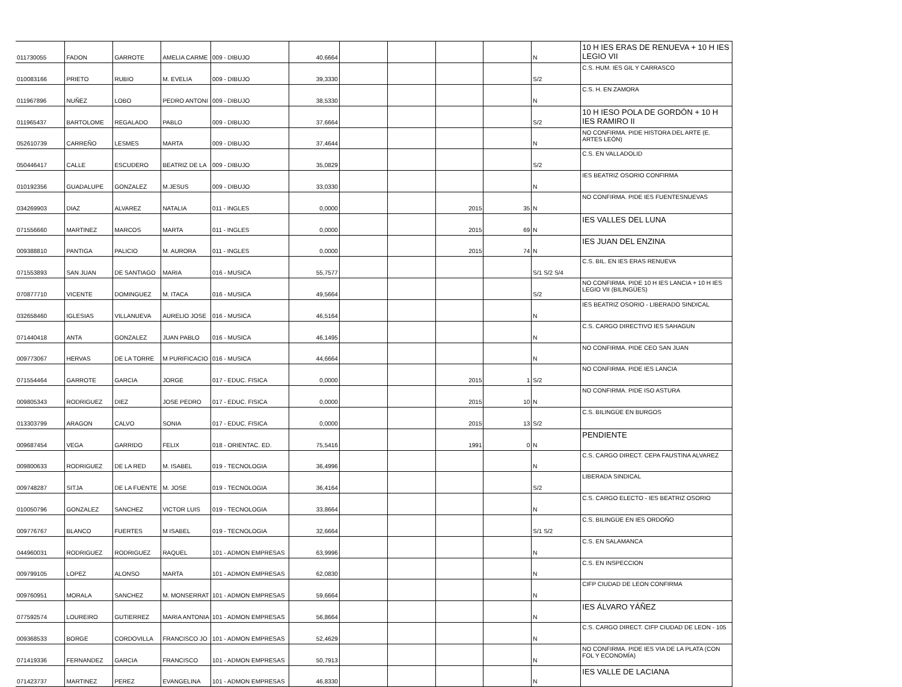| 011730055 | FADON | GARROTE | AMELIA CARME | 009 - DIBUJO | 40,6664 | | | | | N | 10 H IES ERAS DE RENUEVA + 10 H IES LEGIO VII |
| 010083166 | PRIETO | RUBIO | M. EVELIA | 009 - DIBUJO | 39,3330 | | | | | S/2 | C.S. HUM. IES GIL Y CARRASCO |
| 011967896 | NUÑEZ | LOBO | PEDRO ANTONI | 009 - DIBUJO | 38,5330 | | | | | N | C.S. H. EN ZAMORA |
| 011965437 | BARTOLOME | REGALADO | PABLO | 009 - DIBUJO | 37,6664 | | | | | S/2 | 10 H IESO POLA DE GORDÓN + 10 H IES RAMIRO II |
| 052610739 | CARREÑO | LESMES | MARTA | 009 - DIBUJO | 37,4644 | | | | | N | NO CONFIRMA. PIDE HISTORA DEL ARTE (E. ARTES LEÓN) |
| 050446417 | CALLE | ESCUDERO | BEATRIZ DE LA | 009 - DIBUJO | 35,0829 | | | | | S/2 | C.S. EN VALLADOLID |
| 010192356 | GUADALUPE | GONZALEZ | M.JESUS | 009 - DIBUJO | 33,0330 | | | | | N | IES BEATRIZ OSORIO CONFIRMA |
| 034269903 | DIAZ | ALVAREZ | NATALIA | 011 - INGLES | 0,0000 | | | 2015 | 35 | N | NO CONFIRMA. PIDE IES FUENTESNUEVAS |
| 071556660 | MARTINEZ | MARCOS | MARTA | 011 - INGLES | 0,0000 | | | 2015 | 69 | N | IES VALLES DEL LUNA |
| 009388810 | PANTIGA | PALICIO | M. AURORA | 011 - INGLES | 0,0000 | | | 2015 | 74 | N | IES JUAN DEL ENZINA |
| 071553893 | SAN JUAN | DE SANTIAGO | MARIA | 016 - MUSICA | 55,7577 | | | | | S/1 S/2 S/4 | C.S. BIL. EN IES ERAS RENUEVA |
| 070877710 | VICENTE | DOMINGUEZ | M. ITACA | 016 - MUSICA | 49,5664 | | | | | S/2 | NO CONFIRMA. PIDE 10 H IES LANCIA + 10 H IES LEGIO VII (BILINGÜES) |
| 032658460 | IGLESIAS | VILLANUEVA | AURELIO JOSE | 016 - MUSICA | 46,5164 | | | | | N | IES BEATRIZ OSORIO - LIBERADO SINDICAL |
| 071440418 | ANTA | GONZALEZ | JUAN PABLO | 016 - MUSICA | 46,1495 | | | | | N | C.S. CARGO DIRECTIVO IES SAHAGUN |
| 009773067 | HERVAS | DE LA TORRE | M PURIFICACIO | 016 - MUSICA | 44,6664 | | | | | N | NO CONFIRMA. PIDE CEO SAN JUAN |
| 071554464 | GARROTE | GARCIA | JORGE | 017 - EDUC. FISICA | 0,0000 | | | 2015 | 1 | S/2 | NO CONFIRMA. PIDE IES LANCIA |
| 009805343 | RODRIGUEZ | DIEZ | JOSE PEDRO | 017 - EDUC. FISICA | 0,0000 | | | 2015 | 10 | N | NO CONFIRMA. PIDE ISO ASTURA |
| 013303799 | ARAGON | CALVO | SONIA | 017 - EDUC. FISICA | 0,0000 | | | 2015 | 13 | S/2 | C.S. BILINGÜE EN BURGOS |
| 009687454 | VEGA | GARRIDO | FELIX | 018 - ORIENTAC. ED. | 75,5416 | | | 1991 | 0 | N | PENDIENTE |
| 009800633 | RODRIGUEZ | DE LA RED | M. ISABEL | 019 - TECNOLOGIA | 36,4996 | | | | | N | C.S. CARGO DIRECT. CEPA FAUSTINA ALVAREZ |
| 009748287 | SITJA | DE LA FUENTE | M. JOSE | 019 - TECNOLOGIA | 36,4164 | | | | | S/2 | LIBERADA SINDICAL |
| 010050796 | GONZALEZ | SANCHEZ | VICTOR LUIS | 019 - TECNOLOGIA | 33,8664 | | | | | N | C.S. CARGO ELECTO - IES BEATRIZ OSORIO |
| 009776767 | BLANCO | FUERTES | M ISABEL | 019 - TECNOLOGIA | 32,6664 | | | | | S/1 S/2 | C.S. BILINGÜE EN IES ORDOÑO |
| 044960031 | RODRIGUEZ | RODRIGUEZ | RAQUEL | 101 - ADMON EMPRESAS | 63,9996 | | | | | N | C.S. EN SALAMANCA |
| 009799105 | LOPEZ | ALONSO | MARTA | 101 - ADMON EMPRESAS | 62,0830 | | | | | N | C.S. EN INSPECCION |
| 009760951 | MORALA | SANCHEZ | M. MONSERRAT | 101 - ADMON EMPRESAS | 59,6664 | | | | | N | CIFP CIUDAD DE LEON CONFIRMA |
| 077592574 | LOUREIRO | GUTIERREZ | MARIA ANTONIA | 101 - ADMON EMPRESAS | 56,8664 | | | | | N | IES ÁLVARO YÁÑEZ |
| 009368533 | BORGE | CORDOVILLA | FRANCISCO JO | 101 - ADMON EMPRESAS | 52,4629 | | | | | N | C.S. CARGO DIRECT. CIFP CIUDAD DE LEON - 105 |
| 071419336 | FERNANDEZ | GARCIA | FRANCISCO | 101 - ADMON EMPRESAS | 50,7913 | | | | | N | NO CONFIRMA. PIDE IES VIA DE LA PLATA (CON FOL Y ECONOMÍA) |
| 071423737 | MARTINEZ | PEREZ | EVANGELINA | 101 - ADMON EMPRESAS | 46,8330 | | | | | N | IES VALLE DE LACIANA |